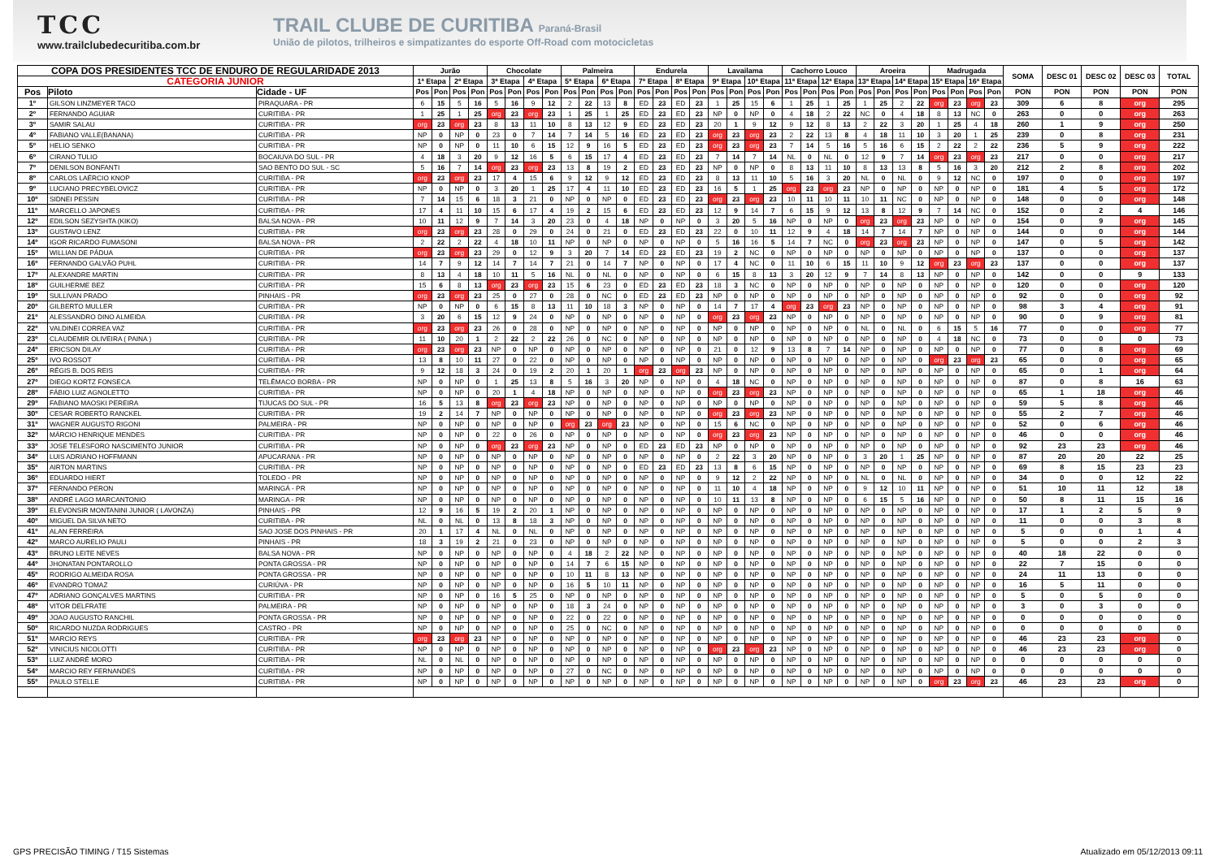TCC
www.trailclubedecuritiba.com.br
TRAIL CLUBE DE CURITIBA Paraná-Brasil
União de pilotos, trilheiros e simpatizantes do esporte Off-Road com motocicletas
| COPA DOS PRESIDENTES TCC DE ENDURO DE REGULARIDADE 2013 | | | Jurão | | | | Chocolate | | | | Palmeira | | | | Endurela | | | | Lavailama | | | | Cachorro Louco | | | | Aroeira | | | | Madrugada | | | | SOMA | DESC 01 | DESC 02 | DESC 03 | TOTAL |
| --- | --- | --- | --- | --- | --- | --- | --- | --- | --- | --- | --- | --- | --- | --- | --- | --- | --- | --- | --- | --- | --- | --- | --- | --- | --- | --- | --- | --- | --- | --- | --- | --- | --- | --- | --- | --- | --- | --- | --- |
| CATEGORIA JUNIOR | | | 1ª Etapa | | 2ª Etapa | | 3ª Etapa | | 4ª Etapa | | 5ª Etapa | | 6ª Etapa | | 7ª Etapa | | 8ª Etapa | | 9ª Etapa | | 10ª Etapa | | 11ª Etapa | | 12ª Etapa | | 13ª Etapa | | 14ª Etapa | | 15ª Etapa | | 16ª Etapa | | | | | | |
| Pos | Piloto | Cidade - UF | Pos | Pon | Pos | Pon | Pos | Pon | Pos | Pon | Pos | Pon | Pos | Pon | Pos | Pon | Pos | Pon | Pos | Pon | Pos | Pon | Pos | Pon | Pos | Pon | Pos | Pon | Pos | Pon | Pos | Pon | Pos | Pon | PON | PON | PON | PON | PON |
| 1º | GILSON LINZMEYER TACO | PIRAQUARA - PR | 6 | 15 | 5 | 16 | 5 | 16 | 9 | 12 | 2 | 22 | 13 | 8 | ED | 23 | ED | 23 | 1 | 25 | 15 | 6 | 1 | 25 | 1 | 25 | 1 | 25 | 2 | 22 | org | 23 | org | 23 | 309 | 6 | 8 | org | 295 |
| 2º | FERNANDO AGUIAR | CURITIBA - PR | 1 | 25 | 1 | 25 | org | 23 | org | 23 | 1 | 25 | 1 | 25 | ED | 23 | ED | 23 | NP | 0 | NP | 0 | 4 | 18 | 2 | 22 | NC | 0 | 4 | 18 | 8 | 13 | NC | 0 | 263 | 0 | 0 | org | 263 |
| 3º | SAMIR SALAU | CURITIBA - PR | org | 23 | org | 23 | 8 | 13 | 11 | 10 | 8 | 13 | 12 | 9 | ED | 23 | ED | 23 | 20 | 1 | 9 | 12 | 9 | 12 | 8 | 13 | 2 | 22 | 3 | 20 | 1 | 25 | 4 | 18 | 260 | 1 | 9 | org | 250 |
| 4º | FABIANO VALLE(BANANA) | CURITIBA - PR | NP | 0 | NP | 0 | 23 | 0 | 7 | 14 | 7 | 14 | 5 | 16 | ED | 23 | ED | 23 | org | 23 | org | 23 | 2 | 22 | 13 | 8 | 4 | 18 | 11 | 10 | 3 | 20 | 1 | 25 | 239 | 0 | 8 | org | 231 |
| 5º | HELIO SENKO | CURITIBA - PR | NP | 0 | NP | 0 | 11 | 10 | 6 | 15 | 12 | 9 | 16 | 5 | ED | 23 | ED | 23 | org | 23 | org | 23 | 7 | 14 | 5 | 16 | 5 | 16 | 6 | 15 | 2 | 22 | 2 | 22 | 236 | 5 | 9 | org | 222 |
| 6º | CIRANO TULIO | BOCAIUVA DO SUL - PR | 4 | 18 | 3 | 20 | 9 | 12 | 16 | 5 | 6 | 15 | 17 | 4 | ED | 23 | ED | 23 | 7 | 14 | 7 | 14 | NL | 0 | NL | 0 | 12 | 9 | 7 | 14 | org | 23 | org | 23 | 217 | 0 | 0 | org | 217 |
| 7º | DENILSON BONFANTI | SAO BENTO DO SUL - SC | 5 | 16 | 7 | 14 | org | 23 | org | 23 | 13 | 8 | 19 | 2 | ED | 23 | ED | 23 | NP | 0 | NP | 0 | 8 | 13 | 11 | 10 | 8 | 13 | 13 | 8 | 5 | 16 | 3 | 20 | 212 | 2 | 8 | org | 202 |
| 8º | CARLOS LAÉRCIO KNOP | CURITIBA - PR | org | 23 | org | 23 | 17 | 4 | 15 | 6 | 9 | 12 | 9 | 12 | ED | 23 | ED | 23 | 8 | 13 | 11 | 10 | 5 | 16 | 3 | 20 | NL | 0 | NL | 0 | 9 | 12 | NC | 0 | 197 | 0 | 0 | org | 197 |
| 9º | LUCIANO PRECYBELOVICZ | CURITIBA - PR | NP | 0 | NP | 0 | 3 | 20 | 1 | 25 | 17 | 4 | 11 | 10 | ED | 23 | ED | 23 | 16 | 5 | 1 | 25 | org | 23 | org | 23 | NP | 0 | NP | 0 | NP | 0 | NP | 0 | 181 | 4 | 5 | org | 172 |
| 10º | SIDNEI PESSIN | CURITIBA - PR | 7 | 14 | 15 | 6 | 18 | 3 | 21 | 0 | NP | 0 | NP | 0 | ED | 23 | ED | 23 | org | 23 | org | 23 | 10 | 11 | 10 | 11 | 10 | 11 | NC | 0 | NP | 0 | NP | 0 | 148 | 0 | 0 | org | 148 |
| 11º | MARCELLO JAPONES | CURITIBA - PR | 17 | 4 | 11 | 10 | 15 | 6 | 17 | 4 | 19 | 2 | 15 | 6 | ED | 23 | ED | 23 | 12 | 9 | 14 | 7 | 6 | 15 | 9 | 12 | 13 | 8 | 12 | 9 | 7 | 14 | NC | 0 | 152 | 0 | 2 | 4 | 146 |
| 12º | EDILSON SEZYSHTA (KIKO) | BALSA NOVA - PR | 10 | 11 | 12 | 9 | 7 | 14 | 3 | 20 | 23 | 0 | 4 | 18 | NP | 0 | NP | 0 | 3 | 20 | 5 | 16 | NP | 0 | NP | 0 | org | 23 | org | 23 | NP | 0 | NP | 0 | 154 | 0 | 9 | org | 145 |
| 13º | GUSTAVO LENZ | CURITIBA - PR | org | 23 | org | 23 | 28 | 0 | 29 | 0 | 24 | 0 | 21 | 0 | ED | 23 | ED | 23 | 22 | 0 | 10 | 11 | 12 | 9 | 4 | 18 | 14 | 7 | 14 | 7 | NP | 0 | NP | 0 | 144 | 0 | 0 | org | 144 |
| 14º | IGOR RICARDO FUMASONI | BALSA NOVA - PR | 2 | 22 | 2 | 22 | 4 | 18 | 10 | 11 | NP | 0 | NP | 0 | NP | 0 | NP | 0 | 5 | 16 | 16 | 5 | 14 | 7 | NC | 0 | org | 23 | org | 23 | NP | 0 | NP | 0 | 147 | 0 | 5 | org | 142 |
| 15º | WILLIAN DE PÁDUA | CURITIBA - PR | org | 23 | org | 23 | 29 | 0 | 12 | 9 | 3 | 20 | 7 | 14 | ED | 23 | ED | 23 | 19 | 2 | NC | 0 | NP | 0 | NP | 0 | NP | 0 | NP | 0 | NP | 0 | NP | 0 | 137 | 0 | 0 | org | 137 |
| 16º | FERNANDO GALVÃO PUHL | CURITIBA - PR | 14 | 7 | 9 | 12 | 14 | 7 | 14 | 7 | 21 | 0 | 14 | 7 | NP | 0 | NP | 0 | 17 | 4 | NC | 0 | 11 | 10 | 6 | 15 | 11 | 10 | 9 | 12 | org | 23 | org | 23 | 137 | 0 | 0 | org | 137 |
| 17º | ALEXANDRE MARTIN | CURITIBA - PR | 8 | 13 | 4 | 18 | 10 | 11 | 5 | 16 | NL | 0 | NL | 0 | NP | 0 | NP | 0 | 6 | 15 | 8 | 13 | 3 | 20 | 12 | 9 | 7 | 14 | 8 | 13 | NP | 0 | NP | 0 | 142 | 0 | 0 | 9 | 133 |
| 18º | GUILHERME BEZ | CURITIBA - PR | 15 | 6 | 8 | 13 | org | 23 | org | 23 | 15 | 6 | 23 | 0 | ED | 23 | ED | 23 | 18 | 3 | NC | 0 | NP | 0 | NP | 0 | NP | 0 | NP | 0 | NP | 0 | NP | 0 | 120 | 0 | 0 | org | 120 |
| 19º | SULLIVAN PRADO | PINHAIS - PR | org | 23 | org | 23 | 25 | 0 | 27 | 0 | 28 | 0 | NC | 0 | ED | 23 | ED | 23 | NP | 0 | NP | 0 | NP | 0 | NP | 0 | NP | 0 | NP | 0 | NP | 0 | NP | 0 | 92 | 0 | 0 | org | 92 |
| 20º | GILBERTO MULLER | CURITIBA - PR | NP | 0 | NP | 0 | 6 | 15 | 8 | 13 | 11 | 10 | 18 | 3 | NP | 0 | NP | 0 | 14 | 7 | 17 | 4 | org | 23 | org | 23 | NP | 0 | NP | 0 | NP | 0 | NP | 0 | 98 | 3 | 4 | org | 91 |
| 21º | ALESSANDRO DINO ALMEIDA | CURITIBA - PR | 3 | 20 | 6 | 15 | 12 | 9 | 24 | 0 | NP | 0 | NP | 0 | NP | 0 | NP | 0 | org | 23 | org | 23 | NP | 0 | NP | 0 | NP | 0 | NP | 0 | NP | 0 | NP | 0 | 90 | 0 | 9 | org | 81 |
| 22º | VALDINEI CORREA VAZ | CURITIBA - PR | org | 23 | org | 23 | 26 | 0 | 28 | 0 | NP | 0 | NP | 0 | NP | 0 | NP | 0 | NP | 0 | NP | 0 | NP | 0 | NP | 0 | NL | 0 | NL | 0 | 6 | 15 | 5 | 16 | 77 | 0 | 0 | org | 77 |
| 23º | CLAUDEMIR OLIVEIRA ( PAINA ) | CURITIBA - PR | 11 | 10 | 20 | 1 | 2 | 22 | 2 | 22 | 26 | 0 | NC | 0 | NP | 0 | NP | 0 | NP | 0 | NP | 0 | NP | 0 | NP | 0 | NP | 0 | NP | 0 | 4 | 18 | NC | 0 | 73 | 0 | 0 | 0 | 73 |
| 24º | ERICSON DILAY | CURITIBA - PR | org | 23 | org | 23 | NP | 0 | NP | 0 | NP | 0 | NP | 0 | NP | 0 | NP | 0 | 21 | 0 | 12 | 9 | 13 | 8 | 7 | 14 | NP | 0 | NP | 0 | NP | 0 | NP | 0 | 77 | 0 | 8 | org | 69 |
| 25º | IVO ROSSOT | CURITIBA - PR | 13 | 8 | 10 | 11 | 27 | 0 | 22 | 0 | NP | 0 | NP | 0 | NP | 0 | NP | 0 | NP | 0 | NP | 0 | NP | 0 | NP | 0 | NP | 0 | NP | 0 | org | 23 | org | 23 | 65 | 0 | 0 | org | 65 |
| 26º | RÉGIS B. DOS REIS | CURITIBA - PR | 9 | 12 | 18 | 3 | 24 | 0 | 19 | 2 | 20 | 1 | 20 | 1 | org | 23 | org | 23 | NP | 0 | NP | 0 | NP | 0 | NP | 0 | NP | 0 | NP | 0 | NP | 0 | NP | 0 | 65 | 0 | 1 | org | 64 |
| 27º | DIEGO KORTZ FONSECA | TELÊMACO BORBA - PR | NP | 0 | NP | 0 | 1 | 25 | 13 | 8 | 5 | 16 | 3 | 20 | NP | 0 | NP | 0 | 4 | 18 | NC | 0 | NP | 0 | NP | 0 | NP | 0 | NP | 0 | NP | 0 | NP | 0 | 87 | 0 | 8 | 16 | 63 |
| 28º | FÁBIO LUIZ AGNOLETTO | CURITIBA - PR | NP | 0 | NP | 0 | 20 | 1 | 4 | 18 | NP | 0 | NP | 0 | NP | 0 | NP | 0 | org | 23 | org | 23 | NP | 0 | NP | 0 | NP | 0 | NP | 0 | NP | 0 | NP | 0 | 65 | 1 | 18 | org | 46 |
| 29º | FABIANO MAOSKI PEREIRA | TIJUCAS DO SUL - PR | 16 | 5 | 13 | 8 | org | 23 | org | 23 | NP | 0 | NP | 0 | NP | 0 | NP | 0 | NP | 0 | NP | 0 | NP | 0 | NP | 0 | NP | 0 | NP | 0 | NP | 0 | NP | 0 | 59 | 5 | 8 | org | 46 |
| 30º | CESAR ROBERTO RANCKEL | CURITIBA - PR | 19 | 2 | 14 | 7 | NP | 0 | NP | 0 | NP | 0 | NP | 0 | NP | 0 | NP | 0 | org | 23 | org | 23 | NP | 0 | NP | 0 | NP | 0 | NP | 0 | NP | 0 | NP | 0 | 55 | 2 | 7 | org | 46 |
| 31º | WAGNER AUGUSTO RIGONI | PALMEIRA - PR | NP | 0 | NP | 0 | NP | 0 | NP | 0 | org | 23 | org | 23 | NP | 0 | NP | 0 | 15 | 6 | NC | 0 | NP | 0 | NP | 0 | NP | 0 | NP | 0 | NP | 0 | NP | 0 | 52 | 0 | 6 | org | 46 |
| 32º | MÁRCIO HENRIQUE MENDES | CURITIBA - PR | NP | 0 | NP | 0 | 22 | 0 | 26 | 0 | NP | 0 | NP | 0 | NP | 0 | NP | 0 | org | 23 | org | 23 | NP | 0 | NP | 0 | NP | 0 | NP | 0 | NP | 0 | NP | 0 | 46 | 0 | 0 | org | 46 |
| 33º | JOSE TELESFORO NASCIMENTO JUNIOR | CURITIBA - PR | NP | 0 | NP | 0 | org | 23 | org | 23 | NP | 0 | NP | 0 | ED | 23 | ED | 23 | NP | 0 | NP | 0 | NP | 0 | NP | 0 | NP | 0 | NP | 0 | NP | 0 | NP | 0 | 92 | 23 | 23 | org | 46 |
| 34º | LUIS ADRIANO HOFFMANN | APUCARANA - PR | NP | 0 | NP | 0 | NP | 0 | NP | 0 | NP | 0 | NP | 0 | NP | 0 | NP | 0 | 2 | 22 | 3 | 20 | NP | 0 | NP | 0 | 3 | 20 | 1 | 25 | NP | 0 | NP | 0 | 87 | 20 | 20 | 22 | 25 |
| 35º | AIRTON MARTINS | CURITIBA - PR | NP | 0 | NP | 0 | NP | 0 | NP | 0 | NP | 0 | NP | 0 | ED | 23 | ED | 23 | 13 | 8 | 6 | 15 | NP | 0 | NP | 0 | NP | 0 | NP | 0 | NP | 0 | NP | 0 | 69 | 8 | 15 | 23 | 23 |
| 36º | EDUARDO HIERT | TOLEDO - PR | NP | 0 | NP | 0 | NP | 0 | NP | 0 | NP | 0 | NP | 0 | NP | 0 | NP | 0 | 9 | 12 | 2 | 22 | NP | 0 | NP | 0 | NL | 0 | NL | 0 | NP | 0 | NP | 0 | 34 | 0 | 0 | 12 | 22 |
| 37º | FERNANDO PERON | MARINGÁ - PR | NP | 0 | NP | 0 | NP | 0 | NP | 0 | NP | 0 | NP | 0 | NP | 0 | NP | 0 | 11 | 10 | 4 | 18 | NP | 0 | NP | 0 | 9 | 12 | 10 | 11 | NP | 0 | NP | 0 | 51 | 10 | 11 | 12 | 18 |
| 38º | ANDRÉ LAGO MARCANTONIO | MARINGA - PR | NP | 0 | NP | 0 | NP | 0 | NP | 0 | NP | 0 | NP | 0 | NP | 0 | NP | 0 | 10 | 11 | 13 | 8 | NP | 0 | NP | 0 | 6 | 15 | 5 | 16 | NP | 0 | NP | 0 | 50 | 8 | 11 | 15 | 16 |
| 39º | ELEVONSIR MONTANINI JUNIOR ( LAVONZA) | PINHAIS - PR | 12 | 9 | 16 | 5 | 19 | 2 | 20 | 1 | NP | 0 | NP | 0 | NP | 0 | NP | 0 | NP | 0 | NP | 0 | NP | 0 | NP | 0 | NP | 0 | NP | 0 | NP | 0 | NP | 0 | 17 | 1 | 2 | 5 | 9 |
| 40º | MIGUEL DA SILVA NETO | CURITIBA - PR | NL | 0 | NL | 0 | 13 | 8 | 18 | 3 | NP | 0 | NP | 0 | NP | 0 | NP | 0 | NP | 0 | NP | 0 | NP | 0 | NP | 0 | NP | 0 | NP | 0 | NP | 0 | NP | 0 | 11 | 0 | 0 | 3 | 8 |
| 41º | ALAN FERREIRA | SAO JOSE DOS PINHAIS - PR | 20 | 1 | 17 | 4 | NL | 0 | NL | 0 | NP | 0 | NP | 0 | NP | 0 | NP | 0 | NP | 0 | NP | 0 | NP | 0 | NP | 0 | NP | 0 | NP | 0 | NP | 0 | NP | 0 | 5 | 0 | 0 | 1 | 4 |
| 42º | MARCO AURELIO PAULI | PINHAIS - PR | 18 | 3 | 19 | 2 | 21 | 0 | 23 | 0 | NP | 0 | NP | 0 | NP | 0 | NP | 0 | NP | 0 | NP | 0 | NP | 0 | NP | 0 | NP | 0 | NP | 0 | NP | 0 | NP | 0 | 5 | 0 | 0 | 2 | 3 |
| 43º | BRUNO LEITE NEVES | BALSA NOVA - PR | NP | 0 | NP | 0 | NP | 0 | NP | 0 | 4 | 18 | 2 | 22 | NP | 0 | NP | 0 | NP | 0 | NP | 0 | NP | 0 | NP | 0 | NP | 0 | NP | 0 | NP | 0 | NP | 0 | 40 | 18 | 22 | 0 | 0 |
| 44º | JHONATAN PONTAROLLO | PONTA GROSSA - PR | NP | 0 | NP | 0 | NP | 0 | NP | 0 | 14 | 7 | 6 | 15 | NP | 0 | NP | 0 | NP | 0 | NP | 0 | NP | 0 | NP | 0 | NP | 0 | NP | 0 | NP | 0 | NP | 0 | 22 | 7 | 15 | 0 | 0 |
| 45º | RODRIGO ALMEIDA ROSA | PONTA GROSSA - PR | NP | 0 | NP | 0 | NP | 0 | NP | 0 | 10 | 11 | 8 | 13 | NP | 0 | NP | 0 | NP | 0 | NP | 0 | NP | 0 | NP | 0 | NP | 0 | NP | 0 | NP | 0 | NP | 0 | 24 | 11 | 13 | 0 | 0 |
| 46º | EVANDRO TOMAZ | CURIÚVA - PR | NP | 0 | NP | 0 | NP | 0 | NP | 0 | 16 | 5 | 10 | 11 | NP | 0 | NP | 0 | NP | 0 | NP | 0 | NP | 0 | NP | 0 | NP | 0 | NP | 0 | NP | 0 | NP | 0 | 16 | 5 | 11 | 0 | 0 |
| 47º | ADRIANO GONÇALVES MARTINS | CURITIBA - PR | NP | 0 | NP | 0 | 16 | 5 | 25 | 0 | NP | 0 | NP | 0 | NP | 0 | NP | 0 | NP | 0 | NP | 0 | NP | 0 | NP | 0 | NP | 0 | NP | 0 | NP | 0 | NP | 0 | 5 | 0 | 5 | 0 | 0 |
| 48º | VITOR DELFRATE | PALMEIRA - PR | NP | 0 | NP | 0 | NP | 0 | NP | 0 | 18 | 3 | 24 | 0 | NP | 0 | NP | 0 | NP | 0 | NP | 0 | NP | 0 | NP | 0 | NP | 0 | NP | 0 | NP | 0 | NP | 0 | 3 | 0 | 3 | 0 | 0 |
| 49º | JOAO AUGUSTO RANCHIL | PONTA GROSSA - PR | NP | 0 | NP | 0 | NP | 0 | NP | 0 | 22 | 0 | 22 | 0 | NP | 0 | NP | 0 | NP | 0 | NP | 0 | NP | 0 | NP | 0 | NP | 0 | NP | 0 | NP | 0 | NP | 0 | 0 | 0 | 0 | 0 | 0 |
| 50º | RICARDO NUZDA RODRIGUES | CASTRO - PR | NP | 0 | NP | 0 | NP | 0 | NP | 0 | 25 | 0 | NC | 0 | NP | 0 | NP | 0 | NP | 0 | NP | 0 | NP | 0 | NP | 0 | NP | 0 | NP | 0 | NP | 0 | NP | 0 | 0 | 0 | 0 | 0 | 0 |
| 51º | MARCIO REYS | CURITIBA - PR | org | 23 | org | 23 | NP | 0 | NP | 0 | NP | 0 | NP | 0 | NP | 0 | NP | 0 | NP | 0 | NP | 0 | NP | 0 | NP | 0 | NP | 0 | NP | 0 | NP | 0 | NP | 0 | 46 | 23 | 23 | org | 0 |
| 52º | VINICIUS NICOLOTTI | CURITIBA - PR | NP | 0 | NP | 0 | NP | 0 | NP | 0 | NP | 0 | NP | 0 | NP | 0 | NP | 0 | org | 23 | org | 23 | NP | 0 | NP | 0 | NP | 0 | NP | 0 | NP | 0 | NP | 0 | 46 | 23 | 23 | org | 0 |
| 53º | LUIZ ANDRÉ MORO | CURITIBA - PR | NL | 0 | NL | 0 | NP | 0 | NP | 0 | NP | 0 | NP | 0 | NP | 0 | NP | 0 | NP | 0 | NP | 0 | NP | 0 | NP | 0 | NP | 0 | NP | 0 | NP | 0 | NP | 0 | 0 | 0 | 0 | 0 | 0 |
| 54º | MARCIO REY FERNANDES | CURITIBA - PR | NP | 0 | NP | 0 | NP | 0 | NP | 0 | 27 | 0 | NC | 0 | NP | 0 | NP | 0 | NP | 0 | NP | 0 | NP | 0 | NP | 0 | NP | 0 | NP | 0 | NP | 0 | NP | 0 | 0 | 0 | 0 | 0 | 0 |
| 55º | PAULO STELLE | CURITIBA - PR | NP | 0 | NP | 0 | NP | 0 | NP | 0 | NP | 0 | NP | 0 | NP | 0 | NP | 0 | NP | 0 | NP | 0 | NP | 0 | NP | 0 | NP | 0 | NP | 0 | org | 23 | org | 23 | 46 | 23 | 23 | org | 0 |
GPS PRECISÃO TIMING / T15 Sistemas Atualizado em 05/12/2013 09:11